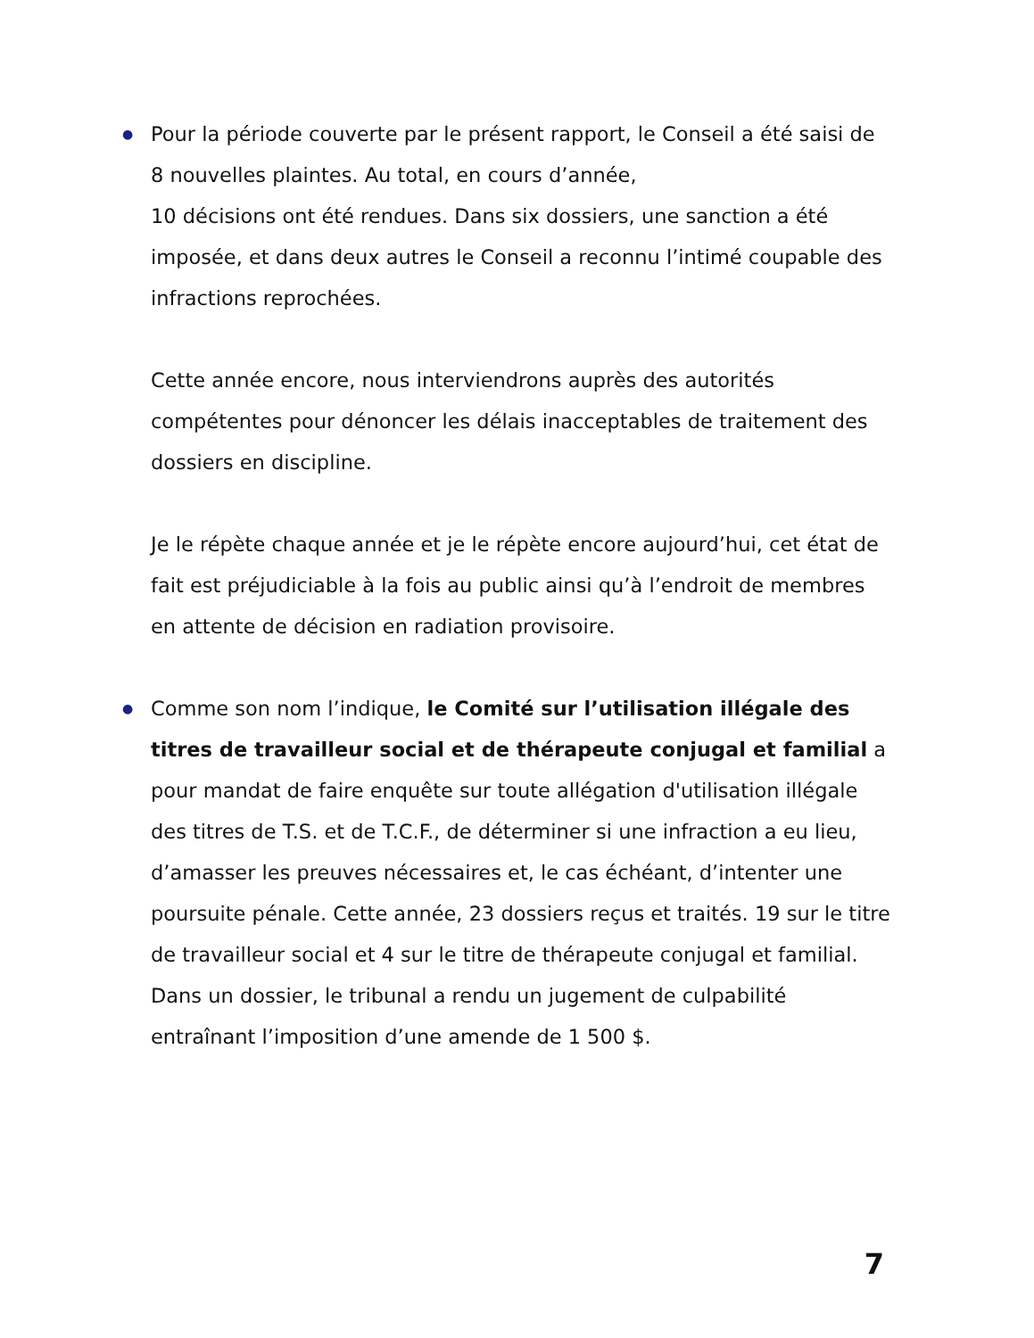● Pour la période couverte par le présent rapport, le Conseil a été saisi de 8 nouvelles plaintes. Au total, en cours d’année,
10 décisions ont été rendues. Dans six dossiers, une sanction a été imposée, et dans deux autres le Conseil a reconnu l’intimé coupable des infractions reprochées.
Cette année encore, nous interviendrons auprès des autorités compétentes pour dénoncer les délais inacceptables de traitement des dossiers en discipline.
Je le répète chaque année et je le répète encore aujourd’hui, cet état de fait est préjudiciable à la fois au public ainsi qu’à l’endroit de membres en attente de décision en radiation provisoire.
● Comme son nom l’indique, le Comité sur l’utilisation illégale des titres de travailleur social et de thérapeute conjugal et familial a pour mandat de faire enquête sur toute allégation d'utilisation illégale des titres de T.S. et de T.C.F., de déterminer si une infraction a eu lieu, d’amasser les preuves nécessaires et, le cas échéant, d’intenter une poursuite pénale. Cette année, 23 dossiers reçus et traités. 19 sur le titre de travailleur social et 4 sur le titre de thérapeute conjugal et familial. Dans un dossier, le tribunal a rendu un jugement de culpabilité entraînant l’imposition d’une amende de 1 500 $.
7